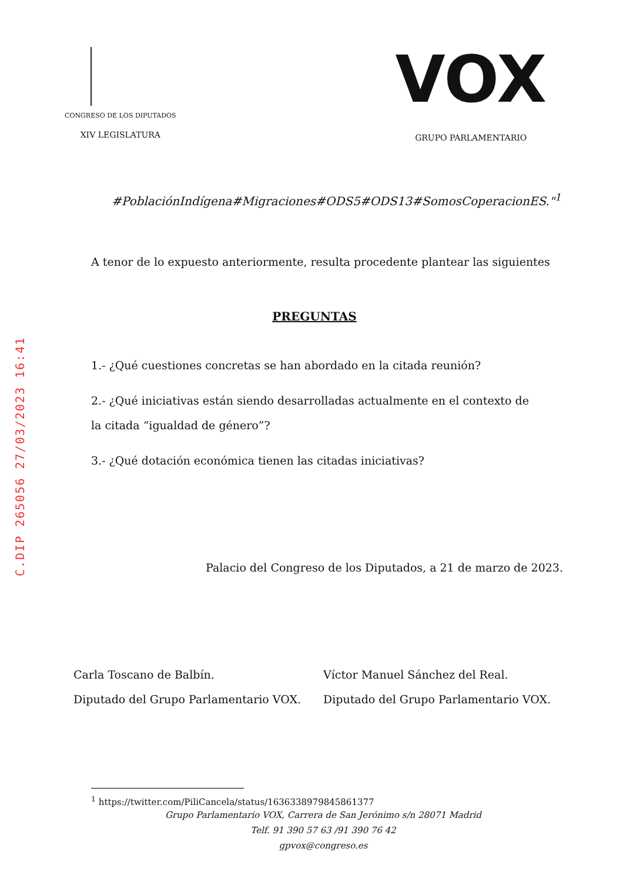C.DIP 265056 27/03/2023 16:41
CONGRESO DE LOS DIPUTADOS
XIV LEGISLATURA
VOX
GRUPO PARLAMENTARIO
#PoblaciónIndígena#Migraciones#ODS5#ODS13#SomosCoperacionES."<sup>1</sup>
A tenor de lo expuesto anteriormente, resulta procedente plantear las siguientes
PREGUNTAS
1.- ¿Qué cuestiones concretas se han abordado en la citada reunión?
2.- ¿Qué iniciativas están siendo desarrolladas actualmente en el contexto de la citada “igualdad de género”?
3.- ¿Qué dotación económica tienen las citadas iniciativas?
Palacio del Congreso de los Diputados, a 21 de marzo de 2023.
Carla Toscano de Balbín.
Diputado del Grupo Parlamentario VOX.
Víctor Manuel Sánchez del Real.
Diputado del Grupo Parlamentario VOX.
<sup>1</sup> https://twitter.com/PiliCancela/status/1636338979845861377
Grupo Parlamentario VOX, Carrera de San Jerónimo s/n 28071 Madrid
Telf. 91 390 57 63 /91 390 76 42
gpvox@congreso.es